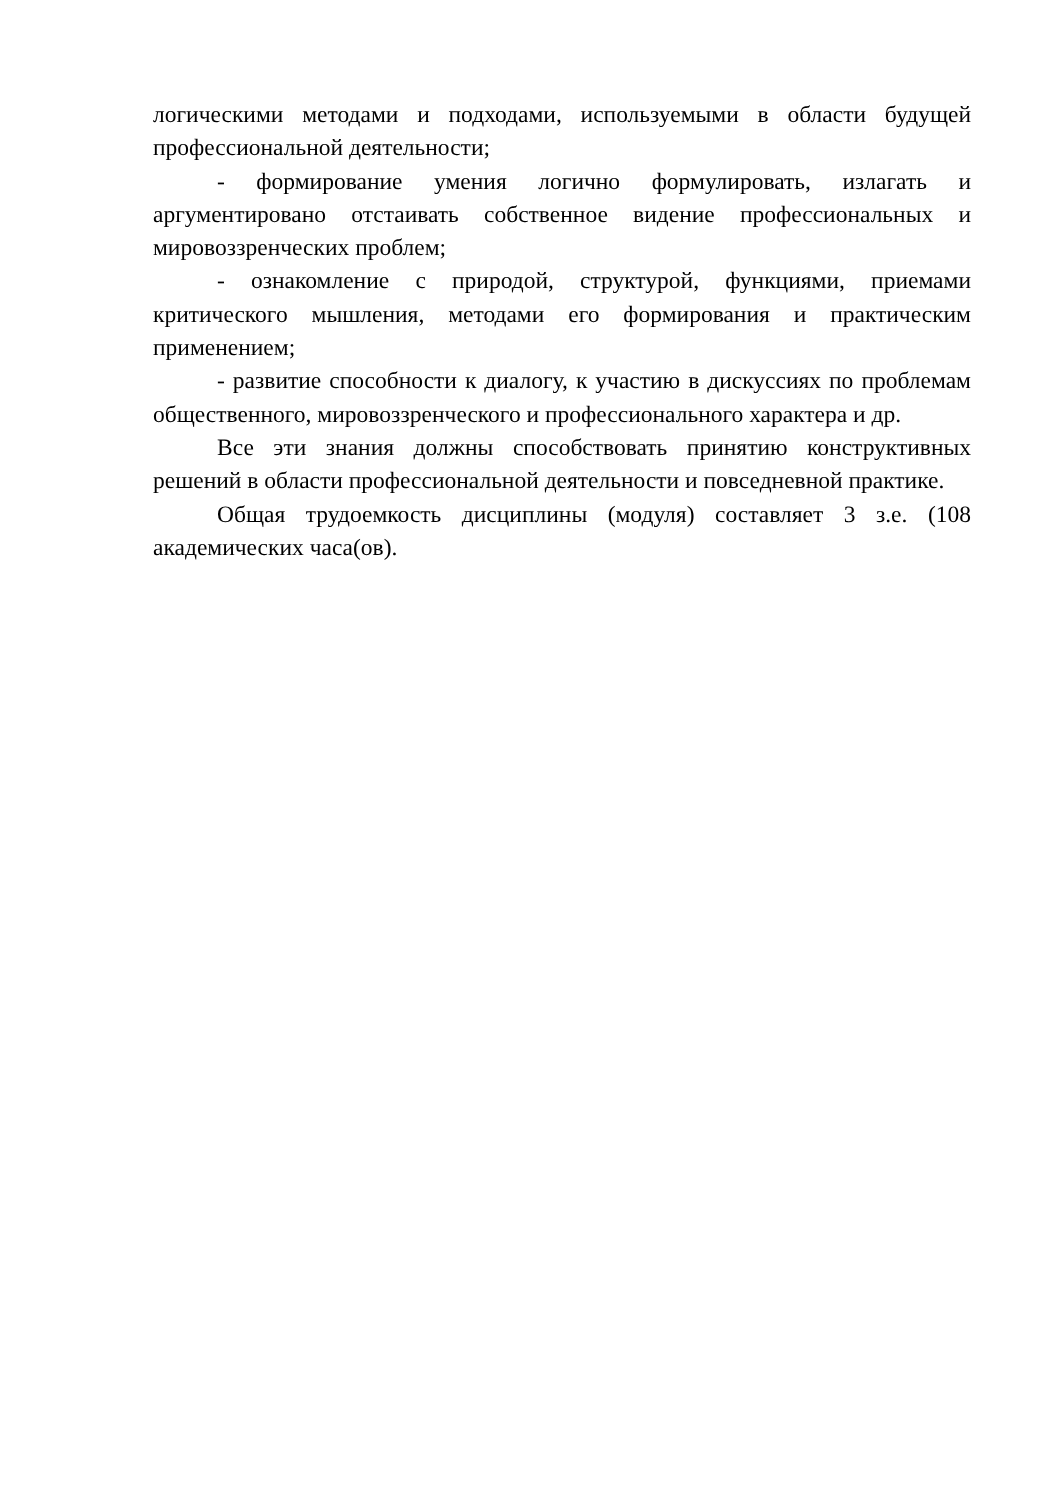логическими методами и подходами, используемыми в области будущей профессиональной деятельности;
- формирование умения логично формулировать, излагать и аргументировано отстаивать собственное видение профессиональных и мировоззренческих проблем;
- ознакомление с природой, структурой, функциями, приемами критического мышления, методами его формирования и практическим применением;
- развитие способности к диалогу, к участию в дискуссиях по проблемам общественного, мировоззренческого и профессионального характера и др.
Все эти знания должны способствовать принятию конструктивных решений в области профессиональной деятельности и повседневной практике.
Общая трудоемкость дисциплины (модуля) составляет 3 з.е. (108 академических часа(ов).